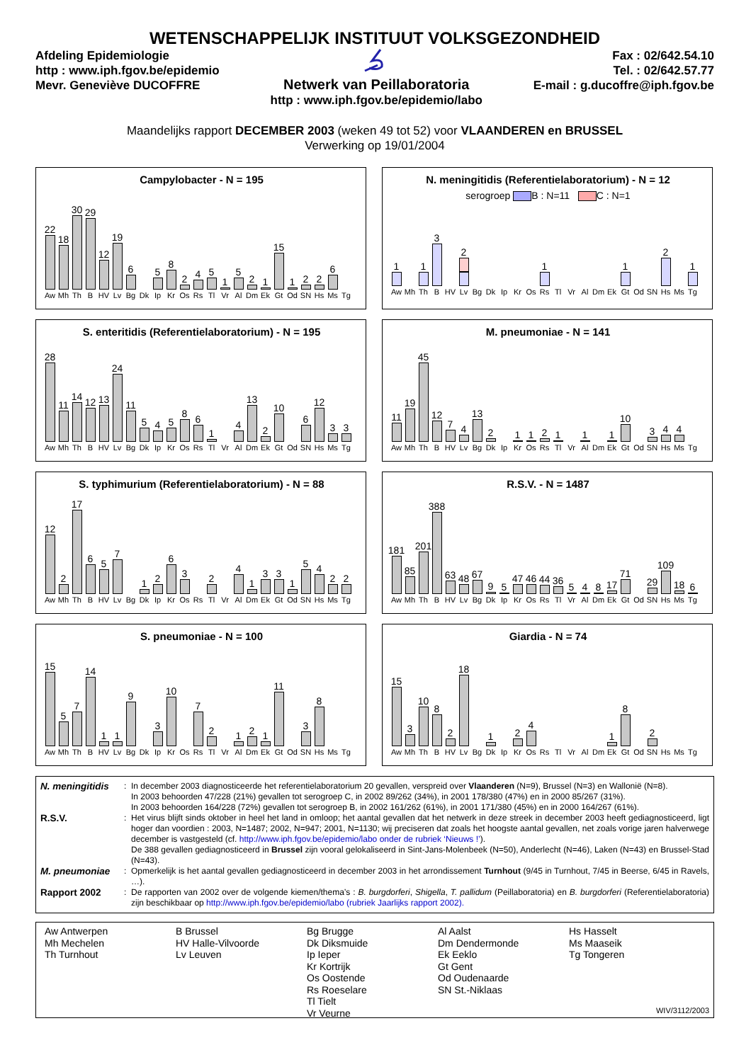WETENSCHAPPELIJK INSTITUUT VOLKSGEZONDHEID
Afdeling Epidemiologie
http : www.iph.fgov.be/epidemio
Mevr. Geneviève DUCOFFRE
Netwerk van Peillaboratoria
http : www.iph.fgov.be/epidemio/labo
Fax : 02/642.54.10
Tel. : 02/642.57.77
E-mail : g.ducoffre@iph.fgov.be
Maandelijks rapport DECEMBER 2003 (weken 49 tot 52) voor VLAANDEREN en BRUSSEL
Verwerking op 19/01/2004
Campylobacter - N = 195
22
Aw
18
Mh
30
Th
29
B
12
HV
19
Lv
6
Bg
Dk
5
Ip
8
Kr
2
Os
4
Rs
5
Tl
1
Vr
5
Al
2
Dm
1
Ek
15
Gt
1
Od
2
SN
2
Hs
6
Ms
Tg
N. meningitidis (Referentielaboratorium) - N = 12
serogroep B : N=11 C : N=1
1
Aw
Mh
1
Th
3
B
HV
2
Lv
Bg
Dk
Ip
Kr
Os
1
Rs
Tl
Vr
Al
Dm
Ek
1
Gt
Od
SN
2
Hs
Ms
1
Tg
S. enteritidis (Referentielaboratorium) - N = 195
28
Aw
11
Mh
14
Th
12
B
13
HV
24
Lv
11
Bg
5
Dk
4
Ip
5
Kr
8
Os
6
Rs
1
Tl
Vr
4
Al
13
Dm
2
Ek
10
Gt
Od
6
SN
12
Hs
3
Ms
3
Tg
M. pneumoniae - N = 141
11
Aw
19
Mh
45
Th
12
B
7
HV
4
Lv
13
Bg
2
Dk
Ip
1
Kr
1
Os
2
Rs
1
Tl
Vr
1
Al
Dm
1
Ek
10
Gt
Od
3
SN
4
Hs
4
Ms
Tg
S. typhimurium (Referentielaboratorium) - N = 88
12
Aw
2
Mh
17
Th
6
B
5
HV
7
Lv
Bg
1
Dk
2
Ip
6
Kr
3
Os
Rs
2
Tl
Vr
4
Al
1
Dm
3
Ek
3
Gt
1
Od
5
SN
4
Hs
2
Ms
2
Tg
R.S.V. - N = 1487
181
Aw
85
Mh
201
Th
388
B
63
HV
48
Lv
67
Bg
9
Dk
5
Ip
47
Kr
46
Os
44
Rs
36
Tl
5
Vr
4
Al
8
Dm
17
Ek
71
Gt
Od
29
SN
109
Hs
18
Ms
6
Tg
S. pneumoniae - N = 100
15
Aw
5
Mh
7
Th
14
B
1
HV
1
Lv
9
Bg
Dk
3
Ip
10
Kr
Os
7
Rs
2
Tl
Vr
1
Al
2
Dm
1
Ek
11
Gt
Od
3
SN
8
Hs
Ms
Tg
Giardia - N = 74
15
Aw
3
Mh
10
Th
8
B
2
HV
18
Lv
Bg
1
Dk
Ip
2
Kr
4
Os
Rs
Tl
Vr
Al
Dm
1
Ek
8
Gt
Od
2
SN
Hs
Ms
Tg
| N. meningitidis | : | In december 2003 diagnosticeerde het referentielaboratorium 20 gevallen, verspreid over Vlaanderen (N=9), Brussel (N=3) en Wallonië (N=8). In 2003 behoorden 47/228 (21%) gevallen tot serogroep C, in 2002 89/262 (34%), in 2001 178/380 (47%) en in 2000 85/267 (31%). In 2003 behoorden 164/228 (72%) gevallen tot serogroep B, in 2002 161/262 (61%), in 2001 171/380 (45%) en in 2000 164/267 (61%). |
| R.S.V. | : | Het virus blijft sinds oktober in heel het land in omloop; het aantal gevallen dat het netwerk in deze streek in december 2003 heeft gediagnosticeerd, ligt hoger dan voordien : 2003, N=1487; 2002, N=947; 2001, N=1130; wij preciseren dat zoals het hoogste aantal gevallen, net zoals vorige jaren halverwege december is vastgesteld (cf. http://www.iph.fgov.be/epidemio/labo onder de rubriek ‘Nieuws !’ ). De 388 gevallen gediagnosticeerd in Brussel zijn vooral gelokaliseerd in Sint-Jans-Molenbeek (N=50), Anderlecht (N=46), Laken (N=43) en Brussel-Stad (N=43). |
| M. pneumoniae | : | Opmerkelijk is het aantal gevallen gediagnosticeerd in december 2003 in het arrondissement Turnhout (9/45 in Turnhout, 7/45 in Beerse, 6/45 in Ravels, …). |
| Rapport 2002 | : | De rapporten van 2002 over de volgende kiemen/thema’s : B. burgdorferi , Shigella , T. pallidum (Peillaboratoria) en B. burgdorferi (Referentielaboratoria) zijn beschikbaar op http://www.iph.fgov.be/epidemio/labo (rubriek Jaarlijks rapport 2002). |
Aw Antwerpen
Mh Mechelen
Th Turnhout
B Brussel
HV Halle-Vilvoorde
Lv Leuven
Bg Brugge
Dk Diksmuide
Ip Ieper
Kr Kortrijk
Os Oostende
Rs Roeselare
Tl Tielt
Vr Veurne
Al Aalst
Dm Dendermonde
Ek Eeklo
Gt Gent
Od Oudenaarde
SN St.-Niklaas
Hs Hasselt
Ms Maaseik
Tg Tongeren
WIV/3112/2003